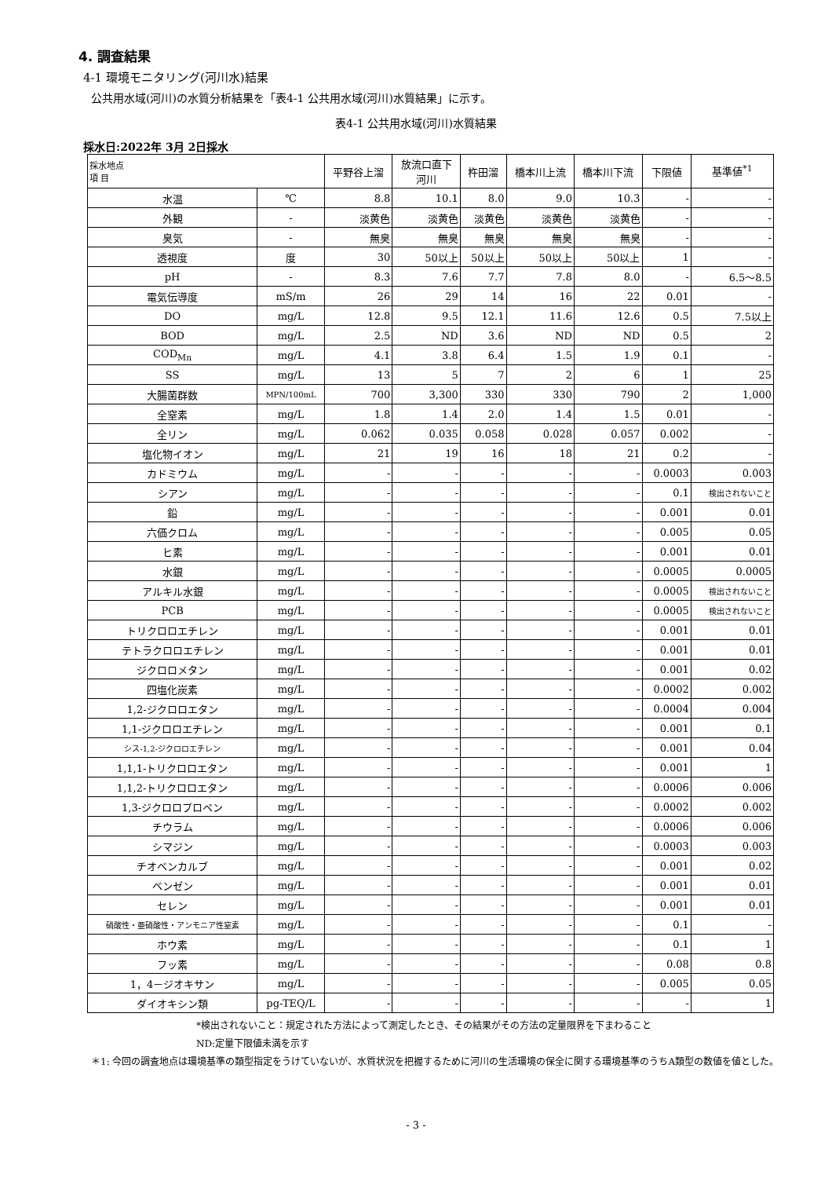4. 調査結果
4-1 環境モニタリング(河川水)結果
公共用水域(河川)の水質分析結果を「表4-1 公共用水域(河川)水質結果」に示す。
表4-1 公共用水域(河川)水質結果
採水日:2022年 3月 2日採水
| 採水地点 項 目 | | 平野谷上溜 | 放流口直下 河川 | 杵田溜 | 橋本川上流 | 橋本川下流 | 下限値 | 基準値<sup>*1</sup> |
| --- | --- | --- | --- | --- | --- | --- | --- | --- |
| 水温 | ℃ | 8.8 | 10.1 | 8.0 | 9.0 | 10.3 | - | - |
| 外観 | - | 淡黄色 | 淡黄色 | 淡黄色 | 淡黄色 | 淡黄色 | - | - |
| 臭気 | - | 無臭 | 無臭 | 無臭 | 無臭 | 無臭 | - | - |
| 透視度 | 度 | 30 | 50以上 | 50以上 | 50以上 | 50以上 | 1 | - |
| pH | - | 8.3 | 7.6 | 7.7 | 7.8 | 8.0 | - | 6.5～8.5 |
| 電気伝導度 | mS/m | 26 | 29 | 14 | 16 | 22 | 0.01 | - |
| DO | mg/L | 12.8 | 9.5 | 12.1 | 11.6 | 12.6 | 0.5 | 7.5以上 |
| BOD | mg/L | 2.5 | ND | 3.6 | ND | ND | 0.5 | 2 |
| COD<sub>Mn</sub> | mg/L | 4.1 | 3.8 | 6.4 | 1.5 | 1.9 | 0.1 | - |
| SS | mg/L | 13 | 5 | 7 | 2 | 6 | 1 | 25 |
| 大腸菌群数 | MPN/100mL | 700 | 3,300 | 330 | 330 | 790 | 2 | 1,000 |
| 全窒素 | mg/L | 1.8 | 1.4 | 2.0 | 1.4 | 1.5 | 0.01 | - |
| 全リン | mg/L | 0.062 | 0.035 | 0.058 | 0.028 | 0.057 | 0.002 | - |
| 塩化物イオン | mg/L | 21 | 19 | 16 | 18 | 21 | 0.2 | - |
| カドミウム | mg/L | - | - | - | - | - | 0.0003 | 0.003 |
| シアン | mg/L | - | - | - | - | - | 0.1 | 検出されないこと |
| 鉛 | mg/L | - | - | - | - | - | 0.001 | 0.01 |
| 六価クロム | mg/L | - | - | - | - | - | 0.005 | 0.05 |
| ヒ素 | mg/L | - | - | - | - | - | 0.001 | 0.01 |
| 水銀 | mg/L | - | - | - | - | - | 0.0005 | 0.0005 |
| アルキル水銀 | mg/L | - | - | - | - | - | 0.0005 | 検出されないこと |
| PCB | mg/L | - | - | - | - | - | 0.0005 | 検出されないこと |
| トリクロロエチレン | mg/L | - | - | - | - | - | 0.001 | 0.01 |
| テトラクロロエチレン | mg/L | - | - | - | - | - | 0.001 | 0.01 |
| ジクロロメタン | mg/L | - | - | - | - | - | 0.001 | 0.02 |
| 四塩化炭素 | mg/L | - | - | - | - | - | 0.0002 | 0.002 |
| 1,2-ジクロロエタン | mg/L | - | - | - | - | - | 0.0004 | 0.004 |
| 1,1-ジクロロエチレン | mg/L | - | - | - | - | - | 0.001 | 0.1 |
| シス-1,2-ジクロロエチレン | mg/L | - | - | - | - | - | 0.001 | 0.04 |
| 1,1,1-トリクロロエタン | mg/L | - | - | - | - | - | 0.001 | 1 |
| 1,1,2-トリクロロエタン | mg/L | - | - | - | - | - | 0.0006 | 0.006 |
| 1,3-ジクロロプロペン | mg/L | - | - | - | - | - | 0.0002 | 0.002 |
| チウラム | mg/L | - | - | - | - | - | 0.0006 | 0.006 |
| シマジン | mg/L | - | - | - | - | - | 0.0003 | 0.003 |
| チオベンカルブ | mg/L | - | - | - | - | - | 0.001 | 0.02 |
| ベンゼン | mg/L | - | - | - | - | - | 0.001 | 0.01 |
| セレン | mg/L | - | - | - | - | - | 0.001 | 0.01 |
| 硝酸性・亜硝酸性・アンモニア性窒素 | mg/L | - | - | - | - | - | 0.1 | - |
| ホウ素 | mg/L | - | - | - | - | - | 0.1 | 1 |
| フッ素 | mg/L | - | - | - | - | - | 0.08 | 0.8 |
| 1，4－ジオキサン | mg/L | - | - | - | - | - | 0.005 | 0.05 |
| ダイオキシン類 | pg-TEQ/L | - | - | - | - | - | - | 1 |
*検出されないこと：規定された方法によって測定したとき、その結果がその方法の定量限界を下まわること
ND:定量下限値未満を示す
＊1: 今回の調査地点は環境基準の類型指定をうけていないが、水質状況を把握するために河川の生活環境の保全に関する環境基準のうちA類型の数値を値とした。
- 3 -